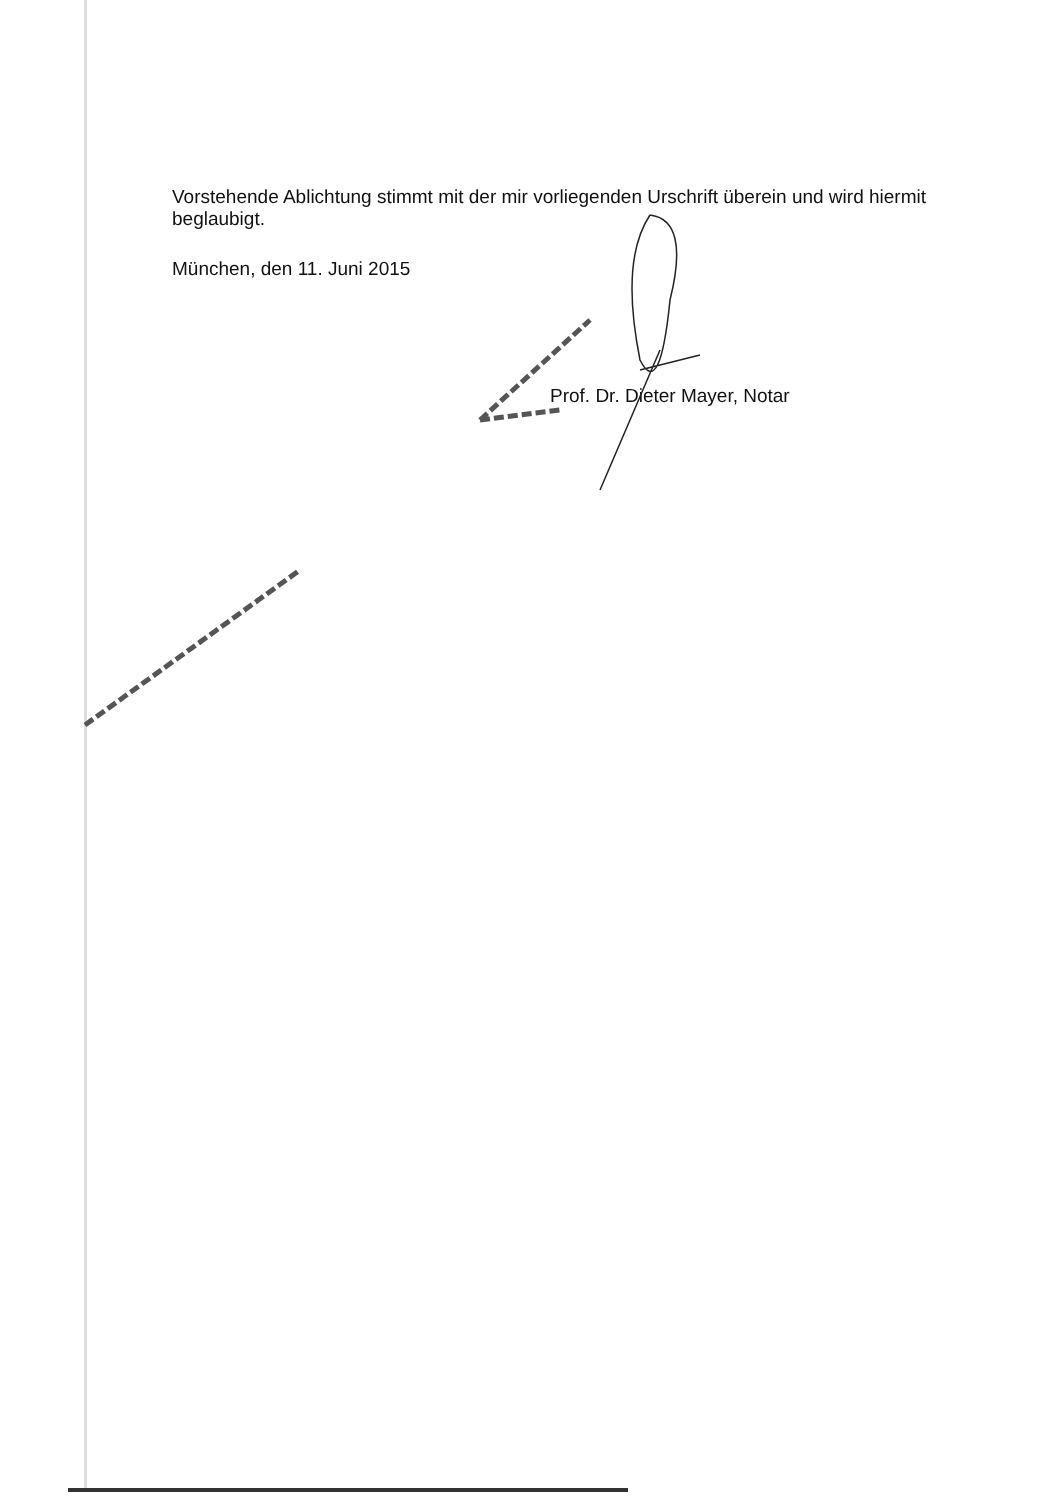Vorstehende Ablichtung stimmt mit der mir vorliegenden Urschrift überein und wird hiermit beglaubigt.
München, den 11. Juni 2015
Prof. Dr. Dieter Mayer, Notar